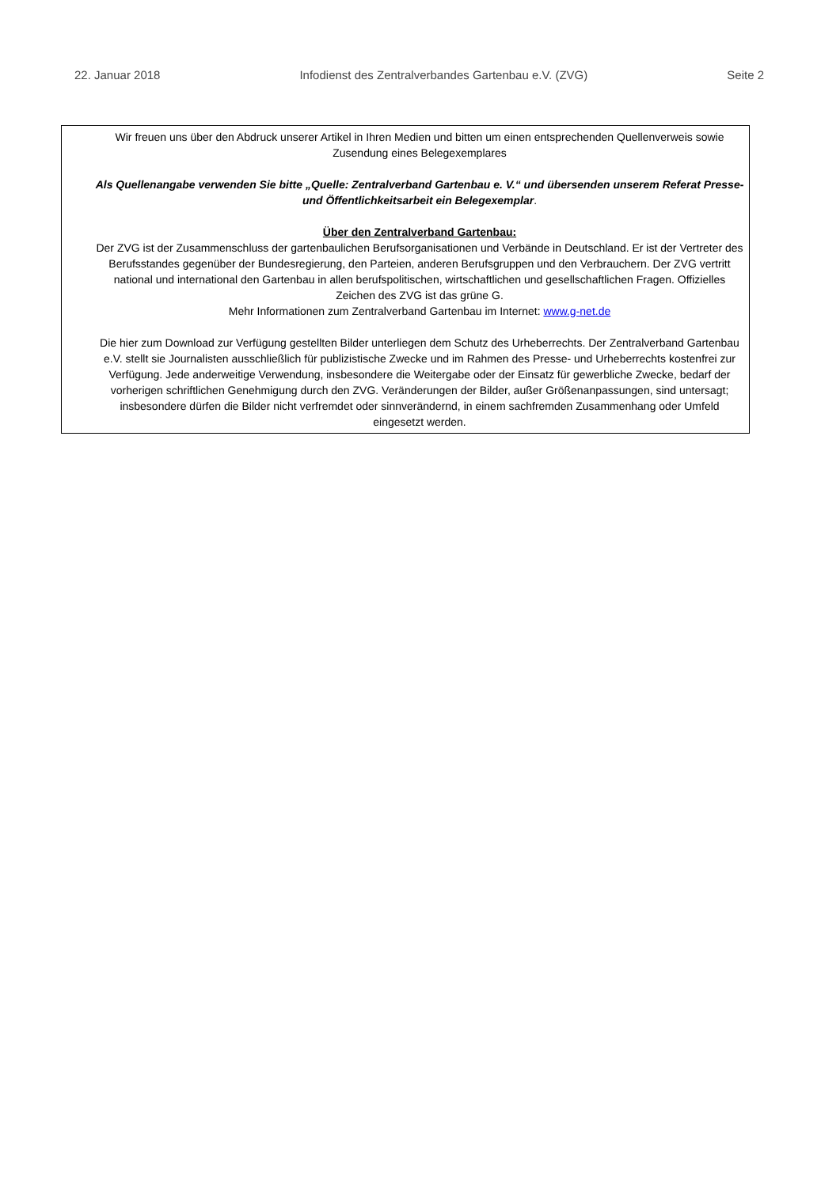22. Januar 2018 Infodienst des Zentralverbandes Gartenbau e.V. (ZVG) Seite 2
Wir freuen uns über den Abdruck unserer Artikel in Ihren Medien und bitten um einen entsprechenden Quellenverweis sowie Zusendung eines Belegexemplares
Als Quellenangabe verwenden Sie bitte „Quelle: Zentralverband Gartenbau e. V.“ und übersenden unserem Referat Presse- und Öffentlichkeitsarbeit ein Belegexemplar.
Über den Zentralverband Gartenbau:
Der ZVG ist der Zusammenschluss der gartenbaulichen Berufsorganisationen und Verbände in Deutschland. Er ist der Vertreter des Berufsstandes gegenüber der Bundesregierung, den Parteien, anderen Berufsgruppen und den Verbrauchern. Der ZVG vertritt national und international den Gartenbau in allen berufspolitischen, wirtschaftlichen und gesellschaftlichen Fragen. Offizielles Zeichen des ZVG ist das grüne G.
Mehr Informationen zum Zentralverband Gartenbau im Internet: www.g-net.de
Die hier zum Download zur Verfügung gestellten Bilder unterliegen dem Schutz des Urheberrechts. Der Zentralverband Gartenbau e.V. stellt sie Journalisten ausschließlich für publizistische Zwecke und im Rahmen des Presse- und Urheberrechts kostenfrei zur Verfügung. Jede anderweitige Verwendung, insbesondere die Weitergabe oder der Einsatz für gewerbliche Zwecke, bedarf der vorherigen schriftlichen Genehmigung durch den ZVG. Veränderungen der Bilder, außer Größenanpassungen, sind untersagt; insbesondere dürfen die Bilder nicht verfremdet oder sinnverändernd, in einem sachfremden Zusammenhang oder Umfeld eingesetzt werden.